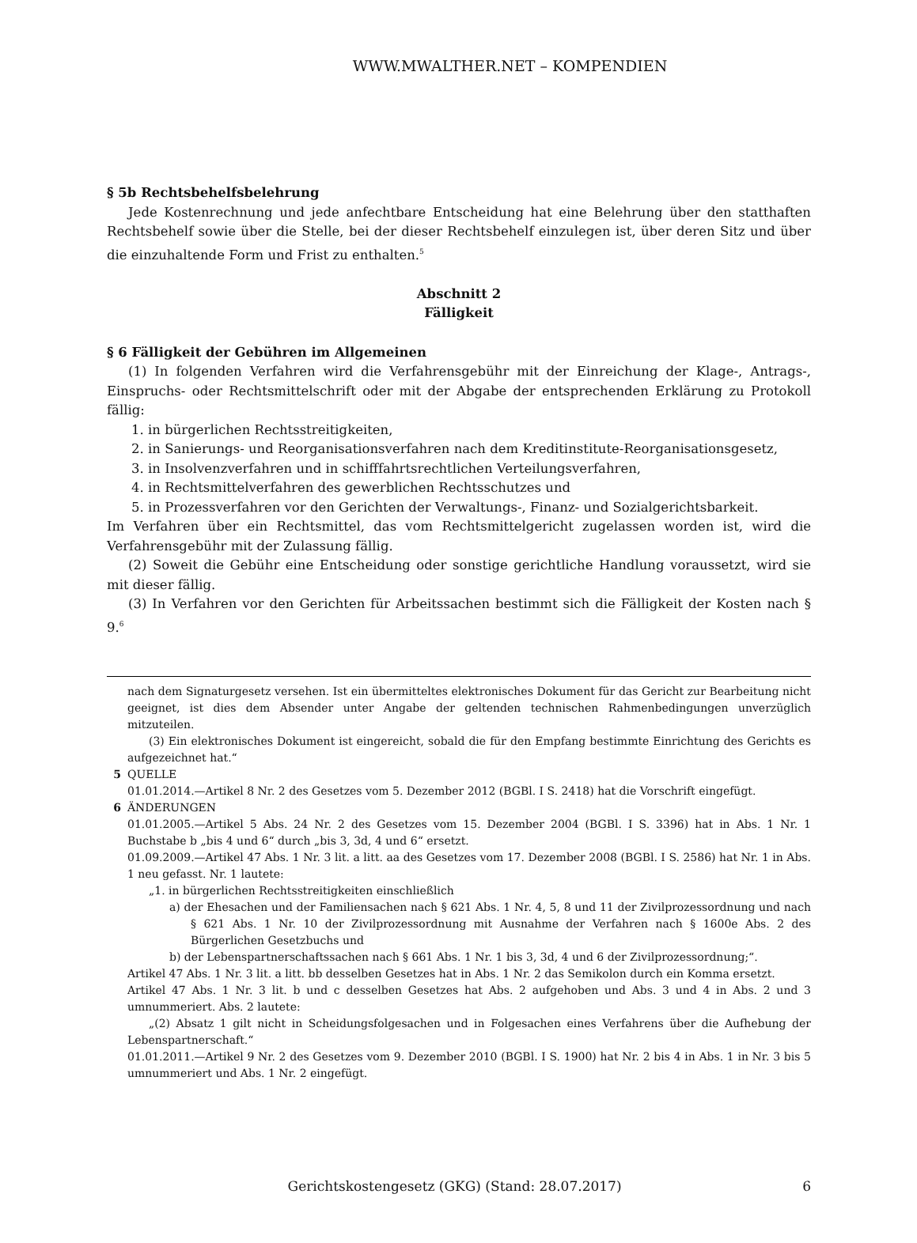WWW.MWALTHER.NET – KOMPENDIEN
§ 5b Rechtsbehelfsbelehrung
Jede Kostenrechnung und jede anfechtbare Entscheidung hat eine Belehrung über den statthaften Rechtsbehelf sowie über die Stelle, bei der dieser Rechtsbehelf einzulegen ist, über deren Sitz und über die einzuhaltende Form und Frist zu enthalten.<sup>5</sup>
Abschnitt 2
Fälligkeit
§ 6 Fälligkeit der Gebühren im Allgemeinen
(1) In folgenden Verfahren wird die Verfahrensgebühr mit der Einreichung der Klage-, Antrags-, Einspruchs- oder Rechtsmittelschrift oder mit der Abgabe der entsprechenden Erklärung zu Protokoll fällig:
1. in bürgerlichen Rechtsstreitigkeiten,
2. in Sanierungs- und Reorganisationsverfahren nach dem Kreditinstitute-Reorganisationsgesetz,
3. in Insolvenzverfahren und in schifffahrtsrechtlichen Verteilungsverfahren,
4. in Rechtsmittelverfahren des gewerblichen Rechtsschutzes und
5. in Prozessverfahren vor den Gerichten der Verwaltungs-, Finanz- und Sozialgerichtsbarkeit.
Im Verfahren über ein Rechtsmittel, das vom Rechtsmittelgericht zugelassen worden ist, wird die Verfahrensgebühr mit der Zulassung fällig.
(2) Soweit die Gebühr eine Entscheidung oder sonstige gerichtliche Handlung voraussetzt, wird sie mit dieser fällig.
(3) In Verfahren vor den Gerichten für Arbeitssachen bestimmt sich die Fälligkeit der Kosten nach § 9.<sup>6</sup>
nach dem Signaturgesetz versehen. Ist ein übermitteltes elektronisches Dokument für das Gericht zur Bearbeitung nicht geeignet, ist dies dem Absender unter Angabe der geltenden technischen Rahmenbedingungen unverzüglich mitzuteilen.
(3) Ein elektronisches Dokument ist eingereicht, sobald die für den Empfang bestimmte Einrichtung des Gerichts es aufgezeichnet hat.“
5 QUELLE
01.01.2014.—Artikel 8 Nr. 2 des Gesetzes vom 5. Dezember 2012 (BGBl. I S. 2418) hat die Vorschrift eingefügt.
6 ÄNDERUNGEN
01.01.2005.—Artikel 5 Abs. 24 Nr. 2 des Gesetzes vom 15. Dezember 2004 (BGBl. I S. 3396) hat in Abs. 1 Nr. 1 Buchstabe b „bis 4 und 6“ durch „bis 3, 3d, 4 und 6“ ersetzt.
01.09.2009.—Artikel 47 Abs. 1 Nr. 3 lit. a litt. aa des Gesetzes vom 17. Dezember 2008 (BGBl. I S. 2586) hat Nr. 1 in Abs. 1 neu gefasst. Nr. 1 lautete:
„1. in bürgerlichen Rechtsstreitigkeiten einschließlich
a) der Ehesachen und der Familiensachen nach § 621 Abs. 1 Nr. 4, 5, 8 und 11 der Zivilprozessordnung und nach § 621 Abs. 1 Nr. 10 der Zivilprozessordnung mit Ausnahme der Verfahren nach § 1600e Abs. 2 des Bürgerlichen Gesetzbuchs und
b) der Lebenspartnerschaftssachen nach § 661 Abs. 1 Nr. 1 bis 3, 3d, 4 und 6 der Zivilprozessordnung;“.
Artikel 47 Abs. 1 Nr. 3 lit. a litt. bb desselben Gesetzes hat in Abs. 1 Nr. 2 das Semikolon durch ein Komma ersetzt.
Artikel 47 Abs. 1 Nr. 3 lit. b und c desselben Gesetzes hat Abs. 2 aufgehoben und Abs. 3 und 4 in Abs. 2 und 3 umnummeriert. Abs. 2 lautete:
„(2) Absatz 1 gilt nicht in Scheidungsfolgesachen und in Folgesachen eines Verfahrens über die Aufhebung der Lebenspartnerschaft.“
01.01.2011.—Artikel 9 Nr. 2 des Gesetzes vom 9. Dezember 2010 (BGBl. I S. 1900) hat Nr. 2 bis 4 in Abs. 1 in Nr. 3 bis 5 umnummeriert und Abs. 1 Nr. 2 eingefügt.
Gerichtskostengesetz (GKG) (Stand: 28.07.2017) 6